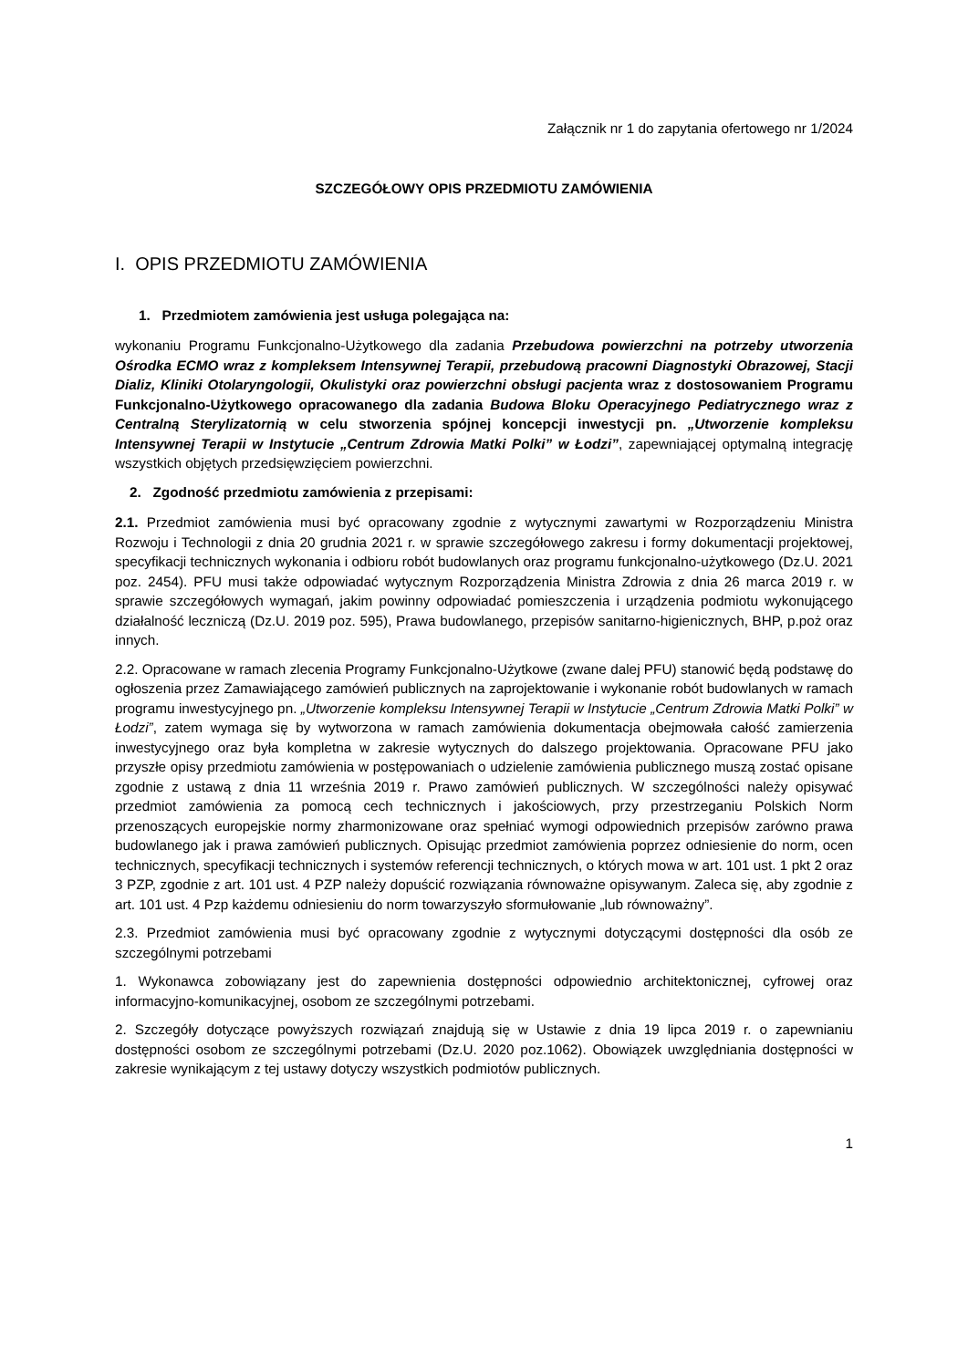Załącznik nr 1 do zapytania ofertowego nr 1/2024
SZCZEGÓŁOWY OPIS PRZEDMIOTU ZAMÓWIENIA
I. OPIS PRZEDMIOTU ZAMÓWIENIA
1. Przedmiotem zamówienia jest usługa polegająca na:
wykonaniu Programu Funkcjonalno-Użytkowego dla zadania Przebudowa powierzchni na potrzeby utworzenia Ośrodka ECMO wraz z kompleksem Intensywnej Terapii, przebudową pracowni Diagnostyki Obrazowej, Stacji Dializ, Kliniki Otolaryngologii, Okulistyki oraz powierzchni obsługi pacjenta wraz z dostosowaniem Programu Funkcjonalno-Użytkowego opracowanego dla zadania Budowa Bloku Operacyjnego Pediatrycznego wraz z Centralną Sterylizatornią w celu stworzenia spójnej koncepcji inwestycji pn. „Utworzenie kompleksu Intensywnej Terapii w Instytucie „Centrum Zdrowia Matki Polki” w Łodzi”, zapewniającej optymalną integrację wszystkich objętych przedsięwzięciem powierzchni.
2. Zgodność przedmiotu zamówienia z przepisami:
2.1. Przedmiot zamówienia musi być opracowany zgodnie z wytycznymi zawartymi w Rozporządzeniu Ministra Rozwoju i Technologii z dnia 20 grudnia 2021 r. w sprawie szczegółowego zakresu i formy dokumentacji projektowej, specyfikacji technicznych wykonania i odbioru robót budowlanych oraz programu funkcjonalno-użytkowego (Dz.U. 2021 poz. 2454). PFU musi także odpowiadać wytycznym Rozporządzenia Ministra Zdrowia z dnia 26 marca 2019 r. w sprawie szczegółowych wymagań, jakim powinny odpowiadać pomieszczenia i urządzenia podmiotu wykonującego działalność leczniczą (Dz.U. 2019 poz. 595), Prawa budowlanego, przepisów sanitarno-higienicznych, BHP, p.poż oraz innych.
2.2. Opracowane w ramach zlecenia Programy Funkcjonalno-Użytkowe (zwane dalej PFU) stanowić będą podstawę do ogłoszenia przez Zamawiającego zamówień publicznych na zaprojektowanie i wykonanie robót budowlanych w ramach programu inwestycyjnego pn. „Utworzenie kompleksu Intensywnej Terapii w Instytucie „Centrum Zdrowia Matki Polki” w Łodzi”, zatem wymaga się by wytworzona w ramach zamówienia dokumentacja obejmowała całość zamierzenia inwestycyjnego oraz była kompletna w zakresie wytycznych do dalszego projektowania. Opracowane PFU jako przyszłe opisy przedmiotu zamówienia w postępowaniach o udzielenie zamówienia publicznego muszą zostać opisane zgodnie z ustawą z dnia 11 września 2019 r. Prawo zamówień publicznych. W szczególności należy opisywać przedmiot zamówienia za pomocą cech technicznych i jakościowych, przy przestrzeganiu Polskich Norm przenoszących europejskie normy zharmonizowane oraz spełniać wymogi odpowiednich przepisów zarówno prawa budowlanego jak i prawa zamówień publicznych. Opisując przedmiot zamówienia poprzez odniesienie do norm, ocen technicznych, specyfikacji technicznych i systemów referencji technicznych, o których mowa w art. 101 ust. 1 pkt 2 oraz 3 PZP, zgodnie z art. 101 ust. 4 PZP należy dopuścić rozwiązania równoważne opisywanym. Zaleca się, aby zgodnie z art. 101 ust. 4 Pzp każdemu odniesieniu do norm towarzyszyło sformułowanie „lub równoważny”.
2.3. Przedmiot zamówienia musi być opracowany zgodnie z wytycznymi dotyczącymi dostępności dla osób ze szczególnymi potrzebami
1. Wykonawca zobowiązany jest do zapewnienia dostępności odpowiednio architektonicznej, cyfrowej oraz informacyjno-komunikacyjnej, osobom ze szczególnymi potrzebami.
2. Szczegóły dotyczące powyższych rozwiązań znajdują się w Ustawie z dnia 19 lipca 2019 r. o zapewnianiu dostępności osobom ze szczególnymi potrzebami (Dz.U. 2020 poz.1062). Obowiązek uwzględniania dostępności w zakresie wynikającym z tej ustawy dotyczy wszystkich podmiotów publicznych.
1